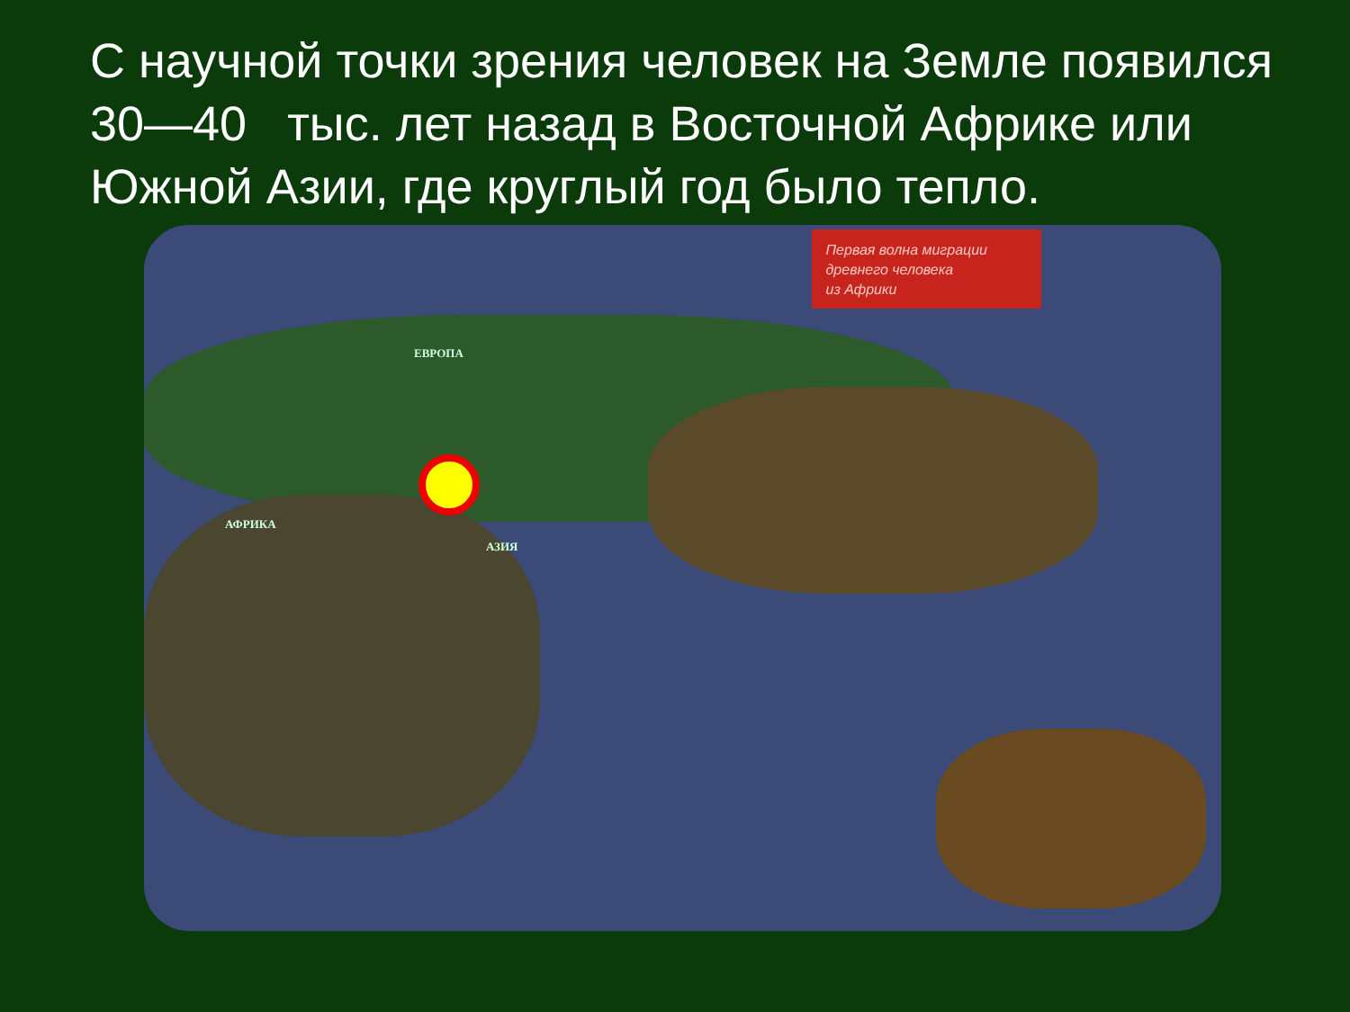С научной точки зрения человек на Земле появился 30—40 тыс. лет назад в Восточной Африке или Южной Азии, где круглый год было тепло.
Первая волна миграции
древнего человека
из Африки
ЕВРОПА
АФРИКА
АЗИЯ